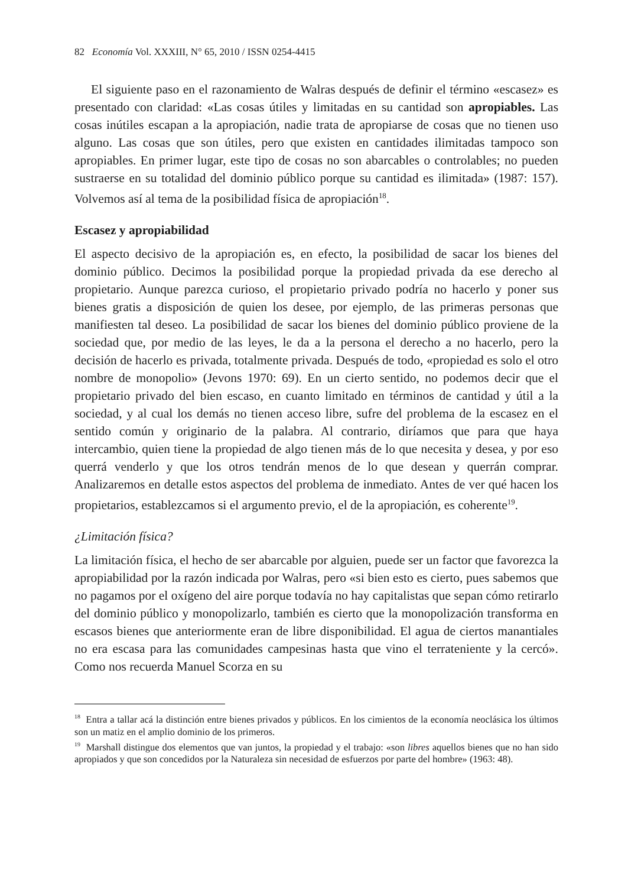82 Economía Vol. XXXIII, N° 65, 2010 / ISSN 0254-4415
El siguiente paso en el razonamiento de Walras después de definir el término «escasez» es presentado con claridad: «Las cosas útiles y limitadas en su cantidad son apropiables. Las cosas inútiles escapan a la apropiación, nadie trata de apropiarse de cosas que no tienen uso alguno. Las cosas que son útiles, pero que existen en cantidades ilimitadas tampoco son apropiables. En primer lugar, este tipo de cosas no son abarcables o controlables; no pueden sustraerse en su totalidad del dominio público porque su cantidad es ilimitada» (1987: 157). Volvemos así al tema de la posibilidad física de apropiación<sup>18</sup>.
Escasez y apropiabilidad
El aspecto decisivo de la apropiación es, en efecto, la posibilidad de sacar los bienes del dominio público. Decimos la posibilidad porque la propiedad privada da ese derecho al propietario. Aunque parezca curioso, el propietario privado podría no hacerlo y poner sus bienes gratis a disposición de quien los desee, por ejemplo, de las primeras personas que manifiesten tal deseo. La posibilidad de sacar los bienes del dominio público proviene de la sociedad que, por medio de las leyes, le da a la persona el derecho a no hacerlo, pero la decisión de hacerlo es privada, totalmente privada. Después de todo, «propiedad es solo el otro nombre de monopolio» (Jevons 1970: 69). En un cierto sentido, no podemos decir que el propietario privado del bien escaso, en cuanto limitado en términos de cantidad y útil a la sociedad, y al cual los demás no tienen acceso libre, sufre del problema de la escasez en el sentido común y originario de la palabra. Al contrario, diríamos que para que haya intercambio, quien tiene la propiedad de algo tienen más de lo que necesita y desea, y por eso querrá venderlo y que los otros tendrán menos de lo que desean y querrán comprar. Analizaremos en detalle estos aspectos del problema de inmediato. Antes de ver qué hacen los propietarios, establezcamos si el argumento previo, el de la apropiación, es coherente<sup>19</sup>.
¿Limitación física?
La limitación física, el hecho de ser abarcable por alguien, puede ser un factor que favorezca la apropiabilidad por la razón indicada por Walras, pero «si bien esto es cierto, pues sabemos que no pagamos por el oxígeno del aire porque todavía no hay capitalistas que sepan cómo retirarlo del dominio público y monopolizarlo, también es cierto que la monopolización transforma en escasos bienes que anteriormente eran de libre disponibilidad. El agua de ciertos manantiales no era escasa para las comunidades campesinas hasta que vino el terrateniente y la cercó». Como nos recuerda Manuel Scorza en su
<sup>18</sup> Entra a tallar acá la distinción entre bienes privados y públicos. En los cimientos de la economía neoclásica los últimos son un matiz en el amplio dominio de los primeros.
<sup>19</sup> Marshall distingue dos elementos que van juntos, la propiedad y el trabajo: «son libres aquellos bienes que no han sido apropiados y que son concedidos por la Naturaleza sin necesidad de esfuerzos por parte del hombre» (1963: 48).